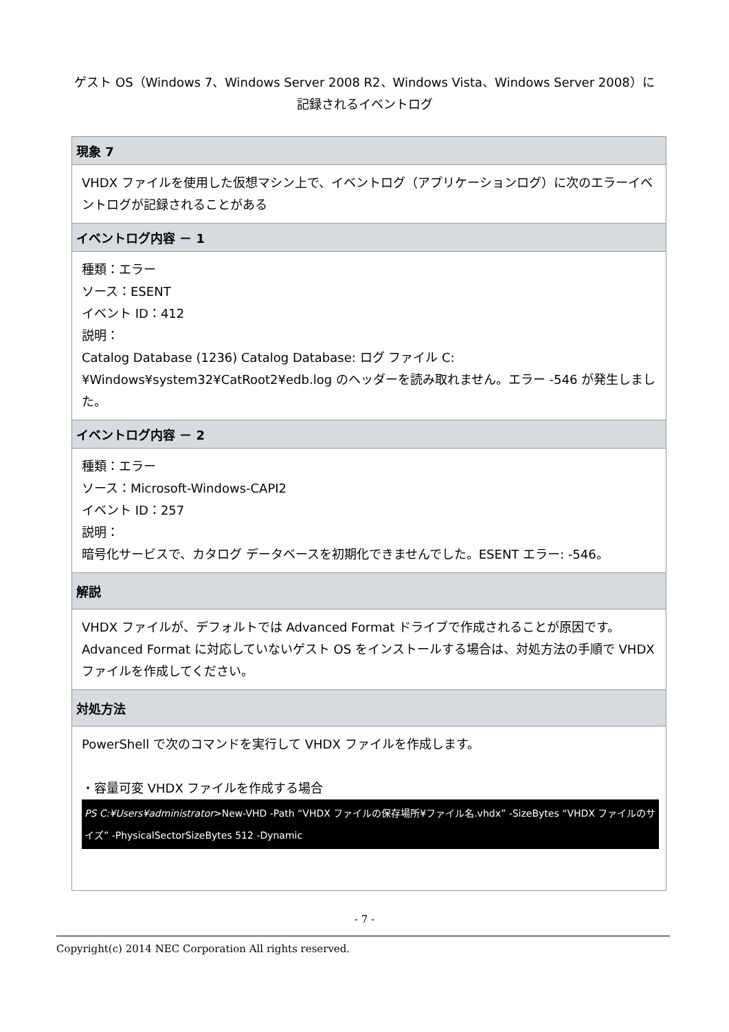ゲスト OS（Windows 7、Windows Server 2008 R2、Windows Vista、Windows Server 2008）に
記録されるイベントログ
| 現象 7 |
| --- |
| VHDX ファイルを使用した仮想マシン上で、イベントログ（アプリケーションログ）に次のエラーイベントログが記録されることがある |
| イベントログ内容 － 1 |
| 種類：エラー ソース：ESENT イベント ID：412 説明： Catalog Database (1236) Catalog Database: ログ ファイル C:¥Windows¥system32¥CatRoot2¥edb.log のヘッダーを読み取れません。エラー -546 が発生しました。 |
| イベントログ内容 － 2 |
| 種類：エラー ソース：Microsoft-Windows-CAPI2 イベント ID：257 説明： 暗号化サービスで、カタログ データベースを初期化できませんでした。ESENT エラー: -546。 |
| 解説 |
| VHDX ファイルが、デフォルトでは Advanced Format ドライブで作成されることが原因です。Advanced Format に対応していないゲスト OS をインストールする場合は、対処方法の手順で VHDX ファイルを作成してください。 |
| 対処方法 |
| PowerShell で次のコマンドを実行して VHDX ファイルを作成します。 ・容量可変 VHDX ファイルを作成する場合 PS C:¥Users¥administrator >New-VHD -Path “VHDX ファイルの保存場所¥ファイル名.vhdx” -SizeBytes “VHDX ファイルのサイズ” -PhysicalSectorSizeBytes 512 -Dynamic |
- 7 -
Copyright(c) 2014 NEC Corporation All rights reserved.